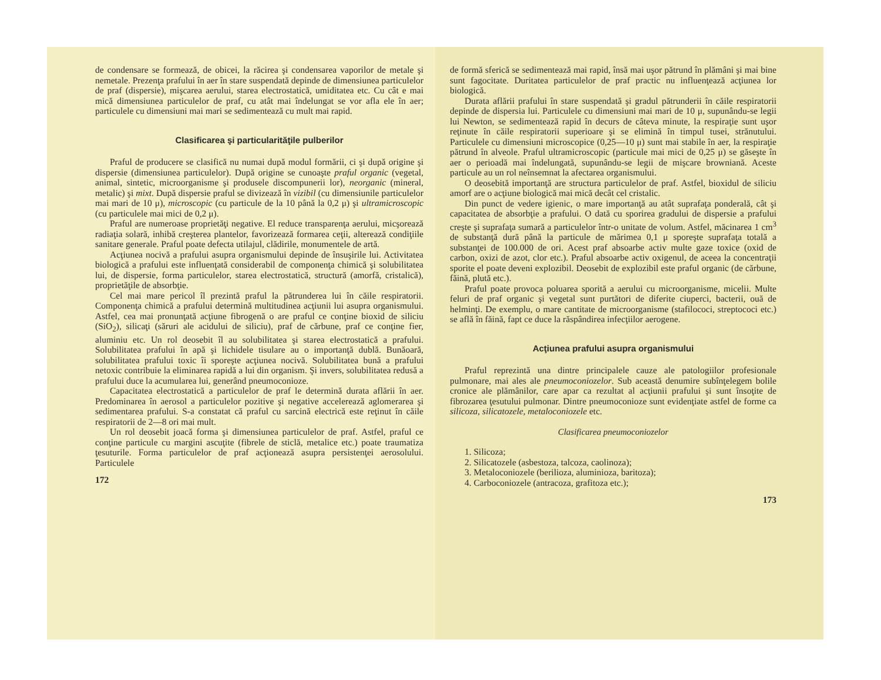de condensare se formează, de obicei, la răcirea şi condensarea vaporilor de metale şi nemetale. Prezenţa prafului în aer în stare suspendată depinde de dimensiunea particulelor de praf (dispersie), mişcarea aerului, starea electrostatică, umiditatea etc. Cu cât e mai mică dimensiunea particulelor de praf, cu atât mai îndelungat se vor afla ele în aer; particulele cu dimensiuni mai mari se sedimentează cu mult mai rapid.
Clasificarea şi particularităţile pulberilor
Praful de producere se clasifică nu numai după modul formării, ci şi după origine şi dispersie (dimensiunea particulelor). După origine se cunoaşte praful organic (vegetal, animal, sintetic, microorganisme şi produsele discompunerii lor), neorganic (mineral, metalic) şi mixt. După dispersie praful se divizează în vizibil (cu dimensiunile particulelor mai mari de 10 μ), microscopic (cu particule de la 10 până la 0,2 μ) şi ultramicroscopic (cu particulele mai mici de 0,2 μ).
Praful are numeroase proprietăţi negative. El reduce transparenţa aerului, micşorează radiaţia solară, inhibă creşterea plantelor, favorizează formarea ceţii, alterează condiţiile sanitare generale. Praful poate defecta utilajul, clădirile, monumentele de artă.
Acţiunea nocivă a prafului asupra organismului depinde de însuşirile lui. Activitatea biologică a prafului este influenţată considerabil de componenţa chimică şi solubilitatea lui, de dispersie, forma particulelor, starea electrostatică, structură (amorfă, cristalică), proprietăţile de absorbţie.
Cel mai mare pericol îl prezintă praful la pătrunderea lui în căile respiratorii. Componenţa chimică a prafului determină multitudinea acţiunii lui asupra organismului. Astfel, cea mai pronunţată acţiune fibrogenă o are praful ce conţine bioxid de siliciu (SiO<sub>2</sub>), silicaţi (săruri ale acidului de siliciu), praf de cărbune, praf ce conţine fier, aluminiu etc. Un rol deosebit îl au solubilitatea şi starea electrostatică a prafului. Solubilitatea prafului în apă şi lichidele tisulare au o importanţă dublă. Bunăoară, solubilitatea prafului toxic îi sporeşte acţiunea nocivă. Solubilitatea bună a prafului netoxic contribuie la eliminarea rapidă a lui din organism. Şi invers, solubilitatea redusă a prafului duce la acumularea lui, generând pneumoconioze.
Capacitatea electrostatică a particulelor de praf le determină durata aflării în aer. Predominarea în aerosol a particulelor pozitive şi negative accelerează aglomerarea şi sedimentarea prafului. S-a constatat că praful cu sarcină electrică este reţinut în căile respiratorii de 2—8 ori mai mult.
Un rol deosebit joacă forma şi dimensiunea particulelor de praf. Astfel, praful ce conţine particule cu margini ascuţite (fibrele de sticlă, metalice etc.) poate traumatiza ţesuturile. Forma particulelor de praf acţionează asupra persistenţei aerosolului. Particulele
172
de formă sferică se sedimentează mai rapid, însă mai uşor pătrund în plămâni şi mai bine sunt fagocitate. Duritatea particulelor de praf practic nu influenţează acţiunea lor biologică.
Durata aflării prafului în stare suspendată şi gradul pătrunderii în căile respiratorii depinde de dispersia lui. Particulele cu dimensiuni mai mari de 10 μ, supunându-se legii lui Newton, se sedimentează rapid în decurs de câteva minute, la respiraţie sunt uşor reţinute în căile respiratorii superioare şi se elimină în timpul tusei, strănutului. Particulele cu dimensiuni microscopice (0,25—10 μ) sunt mai stabile în aer, la respiraţie pătrund în alveole. Praful ultramicroscopic (particule mai mici de 0,25 μ) se găseşte în aer o perioadă mai îndelungată, supunându-se legii de mişcare browniană. Aceste particule au un rol neînsemnat la afectarea organismului.
O deosebită importanţă are structura particulelor de praf. Astfel, bioxidul de siliciu amorf are o acţiune biologică mai mică decât cel cristalic.
Din punct de vedere igienic, o mare importanţă au atât suprafaţa ponderală, cât şi capacitatea de absorbţie a prafului. O dată cu sporirea gradului de dispersie a prafului creşte şi suprafaţa sumară a particulelor într-o unitate de volum. Astfel, măcinarea 1 cm<sup>3</sup> de substanţă dură până la particule de mărimea 0,1 μ sporeşte suprafaţa totală a substanţei de 100.000 de ori. Acest praf absoarbe activ multe gaze toxice (oxid de carbon, oxizi de azot, clor etc.). Praful absoarbe activ oxigenul, de aceea la concentraţii sporite el poate deveni explozibil. Deosebit de explozibil este praful organic (de cărbune, făină, plută etc.).
Praful poate provoca poluarea sporită a aerului cu microorganisme, micelii. Multe feluri de praf organic şi vegetal sunt purtători de diferite ciuperci, bacterii, ouă de helminţi. De exemplu, o mare cantitate de microorganisme (stafilococi, streptococi etc.) se află în făină, fapt ce duce la răspândirea infecţiilor aerogene.
Acţiunea prafului asupra organismului
Praful reprezintă una dintre principalele cauze ale patologiilor profesionale pulmonare, mai ales ale pneumoconiozelor. Sub această denumire subînţelegem bolile cronice ale plămânilor, care apar ca rezultat al acţiunii prafului şi sunt însoţite de fibrozarea ţesutului pulmonar. Dintre pneumoconioze sunt evidenţiate astfel de forme ca silicoza, silicatozele, metaloconiozele etc.
Clasificarea pneumoconiozelor
1. Silicoza;
2. Silicatozele (asbestoza, talcoza, caolinoza);
3. Metaloconiozele (berilioza, aluminioza, baritoza);
4. Carboconiozele (antracoza, grafitoza etc.);
173